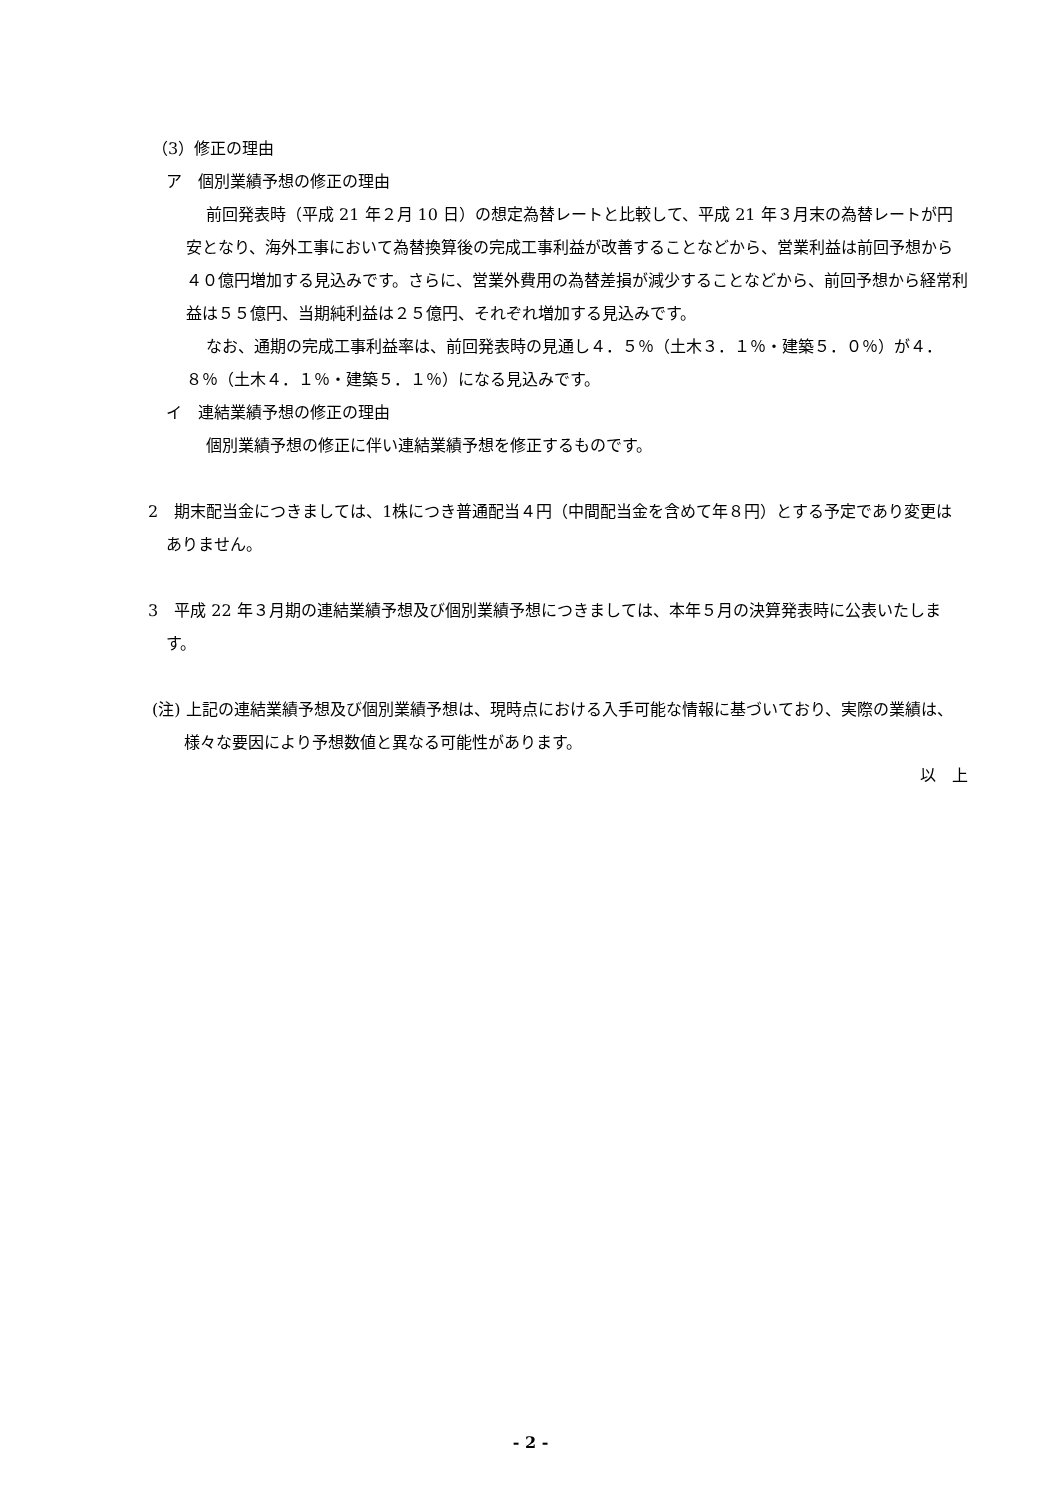（3）修正の理由
ア　個別業績予想の修正の理由
前回発表時（平成 21 年２月 10 日）の想定為替レートと比較して、平成 21 年３月末の為替レートが円安となり、海外工事において為替換算後の完成工事利益が改善することなどから、営業利益は前回予想から４０億円増加する見込みです。さらに、営業外費用の為替差損が減少することなどから、前回予想から経常利益は５５億円、当期純利益は２５億円、それぞれ増加する見込みです。
なお、通期の完成工事利益率は、前回発表時の見通し４．５％（土木３．１％・建築５．０％）が４．８％（土木４．１％・建築５．１％）になる見込みです。
イ　連結業績予想の修正の理由
個別業績予想の修正に伴い連結業績予想を修正するものです。
2　期末配当金につきましては、1株につき普通配当４円（中間配当金を含めて年８円）とする予定であり変更はありません。
3　平成 22 年３月期の連結業績予想及び個別業績予想につきましては、本年５月の決算発表時に公表いたします。
(注) 上記の連結業績予想及び個別業績予想は、現時点における入手可能な情報に基づいており、実際の業績は、様々な要因により予想数値と異なる可能性があります。
以　上
- 2 -